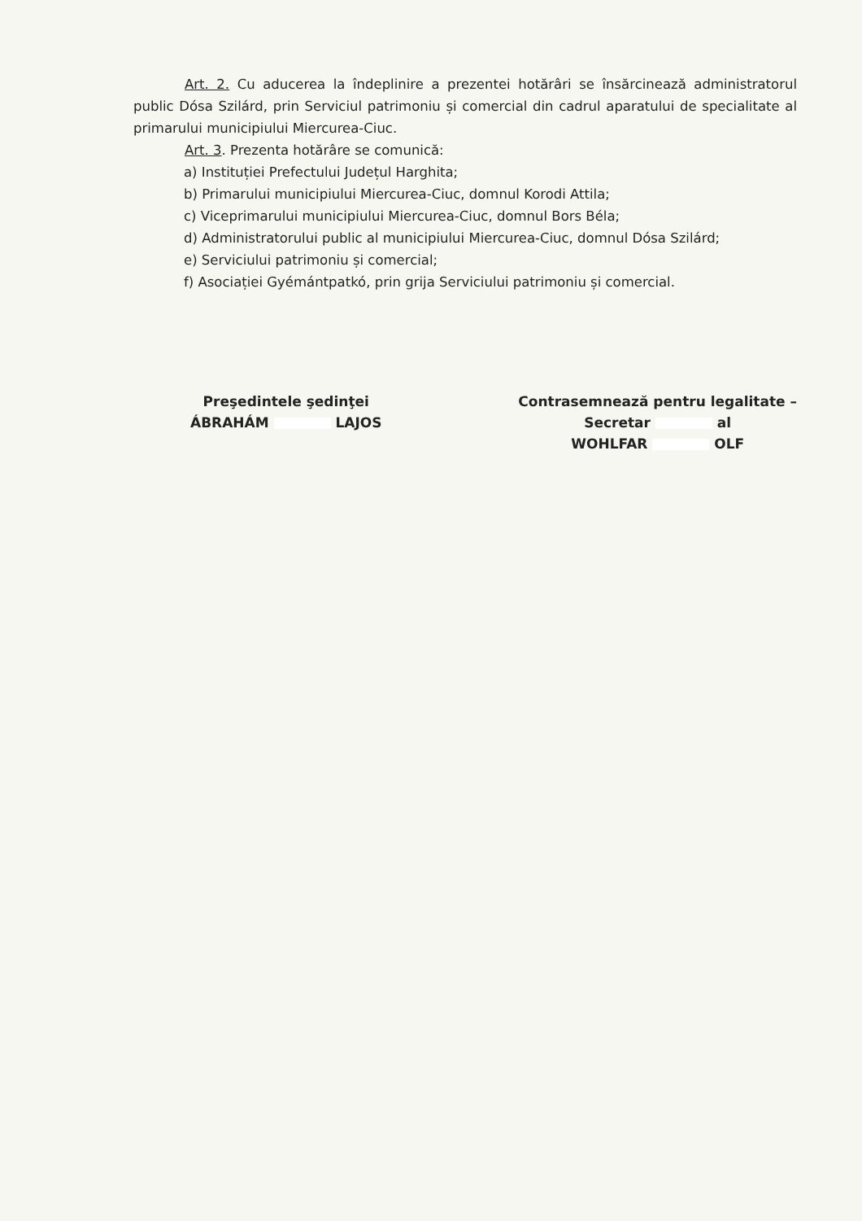Art. 2. Cu aducerea la îndeplinire a prezentei hotărâri se însărcinează administratorul public Dósa Szilárd, prin Serviciul patrimoniu și comercial din cadrul aparatului de specialitate al primarului municipiului Miercurea-Ciuc.
Art. 3. Prezenta hotărâre se comunică:
a) Instituției Prefectului Județul Harghita;
b) Primarului municipiului Miercurea-Ciuc, domnul Korodi Attila;
c) Viceprimarului municipiului Miercurea-Ciuc, domnul Bors Béla;
d) Administratorului public al municipiului Miercurea-Ciuc, domnul Dósa Szilárd;
e) Serviciului patrimoniu și comercial;
f) Asociației Gyémántpatkó, prin grija Serviciului patrimoniu și comercial.
Preşedintele şedinţei
ÁBRAHÁM LAJOS
Contrasemnează pentru legalitate –
Secretar al
WOHLFAR OLF